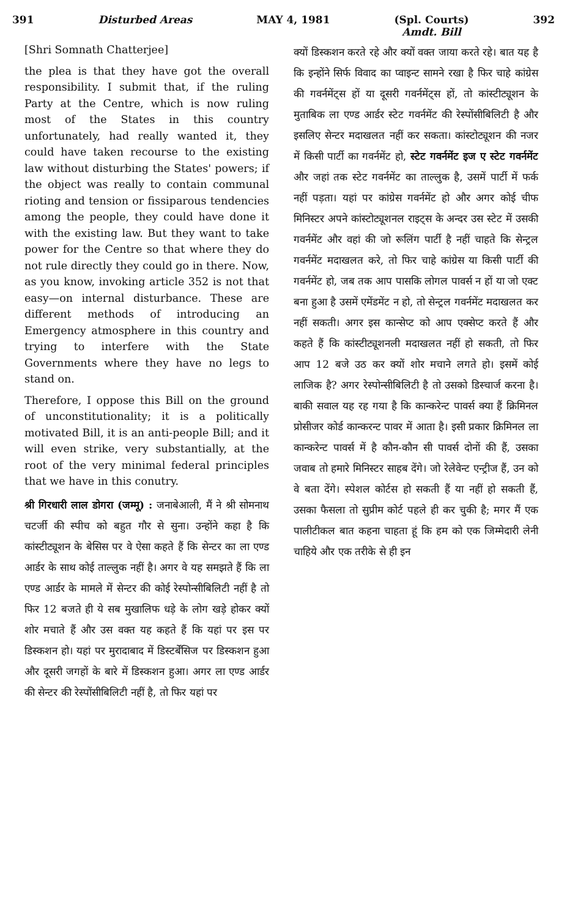391 Disturbed Areas MAY 4, 1981 (Spl. Courts)
Amdt. Bill
392
[Shri Somnath Chatterjee]
the plea is that they have got the overall responsibility. I submit that, if the ruling Party at the Centre, which is now ruling most of the States in this country unfortunately, had really wanted it, they could have taken recourse to the existing law without disturbing the States' powers; if the object was really to contain communal rioting and tension or fissiparous tendencies among the people, they could have done it with the existing law. But they want to take power for the Centre so that where they do not rule directly they could go in there. Now, as you know, invoking article 352 is not that easy—on internal disturbance. These are different methods of introducing an Emergency atmosphere in this country and trying to interfere with the State Governments where they have no legs to stand on.
Therefore, I oppose this Bill on the ground of unconstitutionality; it is a politically motivated Bill, it is an anti-people Bill; and it will even strike, very substantially, at the root of the very minimal federal principles that we have in this conutry.
श्री गिरधारी लाल डोगरा (जम्मू) : जनाबेआली, मैं ने श्री सोमनाथ चटर्जी की स्पीच को बहुत गौर से सुना। उन्होंने कहा है कि कांस्टीट्यूशन के बेसिस पर वे ऐसा कहते हैं कि सेन्टर का ला एण्ड आर्डर के साथ कोई ताल्लुक नहीं है। अगर वे यह समझते हैं कि ला एण्ड आर्डर के मामले में सेन्टर की कोई रेस्पोन्सीबिलिटी नहीं है तो फिर 12 बजते ही ये सब मुखालिफ धड़े के लोग खड़े होकर क्यों शोर मचाते हैं और उस वक्त यह कहते हैं कि यहां पर इस पर डिस्कशन हो। यहां पर मुरादाबाद में डिस्टर्बेंसिज पर डिस्कशन हुआ और दूसरी जगहों के बारे में डिस्कशन हुआ। अगर ला एण्ड आर्डर की सेन्टर की रेस्पोंसीबिलिटी नहीं है, तो फिर यहां पर
क्यों डिस्कशन करते रहे और क्यों वक्त जाया करते रहे। बात यह है कि इन्होंने सिर्फ विवाद का प्वाइन्ट सामने रखा है फिर चाहे कांग्रेस की गवर्नमेंट्स हों या दूसरी गवर्नमेंट्स हों, तो कांस्टीट्यूशन के मुताबिक ला एण्ड आर्डर स्टेट गवर्नमेंट की रेस्पोंसीबिलिटी है और इसलिए सेन्टर मदाखलत नहीं कर सकता। कांस्टोट्यूशन की नजर में किसी पार्टी का गवर्नमेंट हो, स्टेट गवर्नमेंट इज ए स्टेट गवर्नमेंट और जहां तक स्टेट गवर्नमेंट का ताल्लुक है, उसमें पार्टी में फर्क नहीं पड़ता। यहां पर कांग्रेस गवर्नमेंट हो और अगर कोई चीफ मिनिस्टर अपने कांस्टोट्यूशनल राइट्स के अन्दर उस स्टेट में उसकी गवर्नमेंट और वहां की जो रूलिंग पार्टी है नहीं चाहते कि सेन्ट्रल गवर्नमेंट मदाखलत करे, तो फिर चाहे कांग्रेस या किसी पार्टी की गवर्नमेंट हो, जब तक आप पासकि लोगल पावर्स न हों या जो एक्ट बना हुआ है उसमें एमेंडमेंट न हो, तो सेन्ट्रल गवर्नमेंट मदाखलत कर नहीं सकती। अगर इस कान्सेप्ट को आप एक्सेप्ट करते हैं और कहते हैं कि कांस्टीट्यूशनली मदाखलत नहीं हो सकती, तो फिर आप 12 बजे उठ कर क्यों शोर मचाने लगते हो। इसमें कोई लाजिक है? अगर रेस्पोन्सीबिलिटी है तो उसको डिस्चार्ज करना है। बाकी सवाल यह रह गया है कि कान्करेन्ट पावर्स क्या हैं क्रिमिनल प्रोसीजर कोर्ड कान्करन्ट पावर में आता है। इसी प्रकार क्रिमिनल ला कान्करेन्ट पावर्स में है कौन-कौन सी पावर्स दोनों की हैं, उसका जवाब तो हमारे मिनिस्टर साहब देंगे। जो रेलेवेन्ट एन्ट्रीज हैं, उन को वे बता देंगे। स्पेशल कोर्टस हो सकती हैं या नहीं हो सकती हैं, उसका फैसला तो सुप्रीम कोर्ट पहले ही कर चुकी है; मगर मैं एक पालीटीकल बात कहना चाहता हूं कि हम को एक जिम्मेदारी लेनी चाहिये और एक तरीके से ही इन